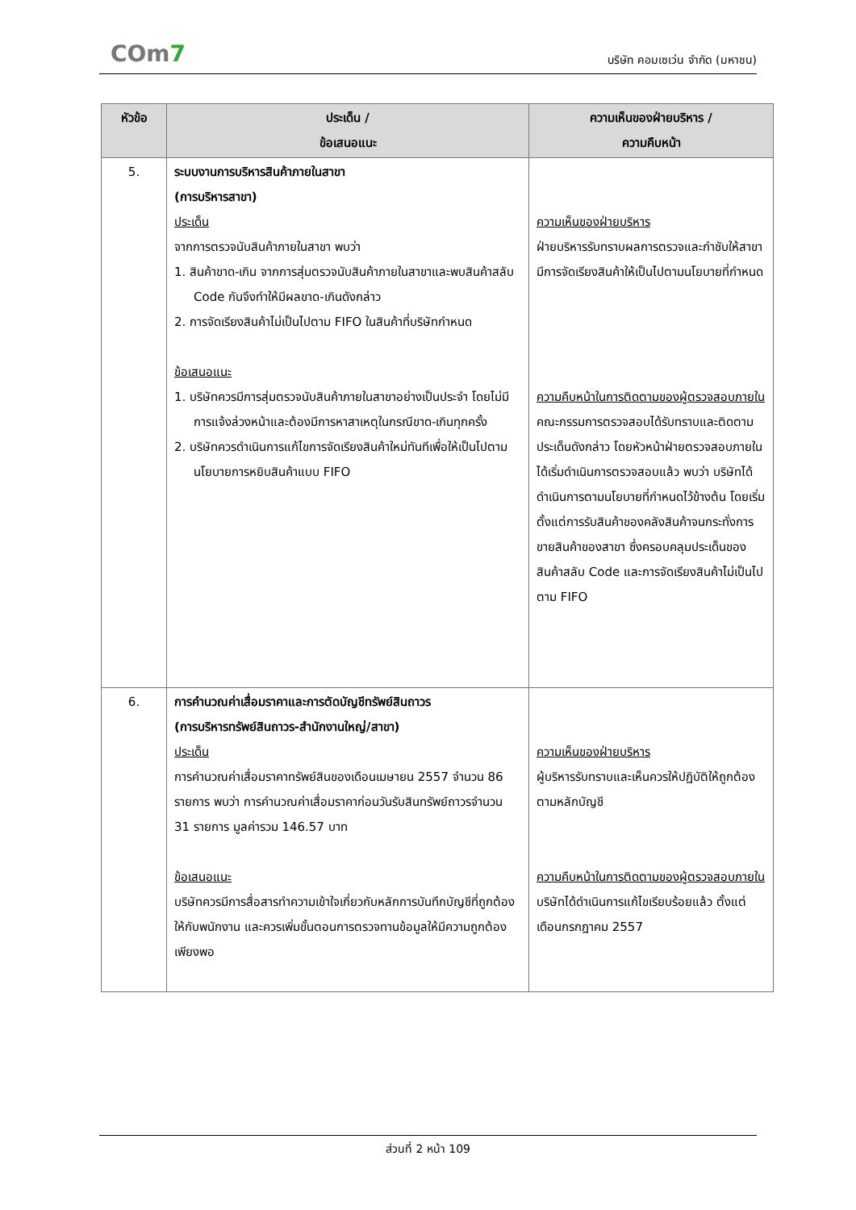COm7
บริษัท คอมเซเว่น จำกัด (มหาชน)
| หัวข้อ | ประเด็น / ข้อเสนอแนะ | ความเห็นของฝ่ายบริหาร / ความคืบหน้า |
| --- | --- | --- |
| 5. | ระบบงานการบริหารสินค้าภายในสาขา (การบริหารสาขา) ประเด็น จากการตรวจนับสินค้าภายในสาขา พบว่า 1. สินค้าขาด-เกิน จากการสุ่มตรวจนับสินค้าภายในสาขาและพบสินค้าสลับ Code กันจึงทำให้มีผลขาด-เกินดังกล่าว 2. การจัดเรียงสินค้าไม่เป็นไปตาม FIFO ในสินค้าที่บริษัทกำหนด ข้อเสนอแนะ 1. บริษัทควรมีการสุ่มตรวจนับสินค้าภายในสาขาอย่างเป็นประจำ โดยไม่มีการแจ้งล่วงหน้าและต้องมีการหาสาเหตุในกรณีขาด-เกินทุกครั้ง 2. บริษัทควรดำเนินการแก้ไขการจัดเรียงสินค้าใหม่ทันทีเพื่อให้เป็นไปตามนโยบายการหยิบสินค้าแบบ FIFO | ความเห็นของฝ่ายบริหาร ฝ่ายบริหารรับทราบผลการตรวจและกำชับให้สาขามีการจัดเรียงสินค้าให้เป็นไปตามนโยบายที่กำหนด ความคืบหน้าในการติดตามของผู้ตรวจสอบภายใน คณะกรรมการตรวจสอบได้รับทราบและติดตามประเด็นดังกล่าว โดยหัวหน้าฝ่ายตรวจสอบภายในได้เริ่มดำเนินการตรวจสอบแล้ว พบว่า บริษัทได้ดำเนินการตามนโยบายที่กำหนดไว้ข้างต้น โดยเริ่มตั้งแต่การรับสินค้าของคลังสินค้าจนกระทั่งการขายสินค้าของสาขา ซึ่งครอบคลุมประเด็นของสินค้าสลับ Code และการจัดเรียงสินค้าไม่เป็นไปตาม FIFO |
| 6. | การคำนวณค่าเสื่อมราคาและการตัดบัญชีทรัพย์สินถาวร (การบริหารทรัพย์สินถาวร-สำนักงานใหญ่/สาขา) ประเด็น การคำนวณค่าเสื่อมราคาทรัพย์สินของเดือนเมษายน 2557 จำนวน 86 รายการ พบว่า การคำนวณค่าเสื่อมราคาก่อนวันรับสินทรัพย์ถาวรจำนวน 31 รายการ มูลค่ารวม 146.57 บาท ข้อเสนอแนะ บริษัทควรมีการสื่อสารทำความเข้าใจเกี่ยวกับหลักการบันทึกบัญชีที่ถูกต้องให้กับพนักงาน และควรเพิ่มขั้นตอนการตรวจทานข้อมูลให้มีความถูกต้องเพียงพอ | ความเห็นของฝ่ายบริหาร ผู้บริหารรับทราบและเห็นควรให้ปฏิบัติให้ถูกต้องตามหลักบัญชี ความคืบหน้าในการติดตามของผู้ตรวจสอบภายใน บริษัทได้ดำเนินการแก้ไขเรียบร้อยแล้ว ตั้งแต่เดือนกรกฎาคม 2557 |
ส่วนที่ 2 หน้า 109